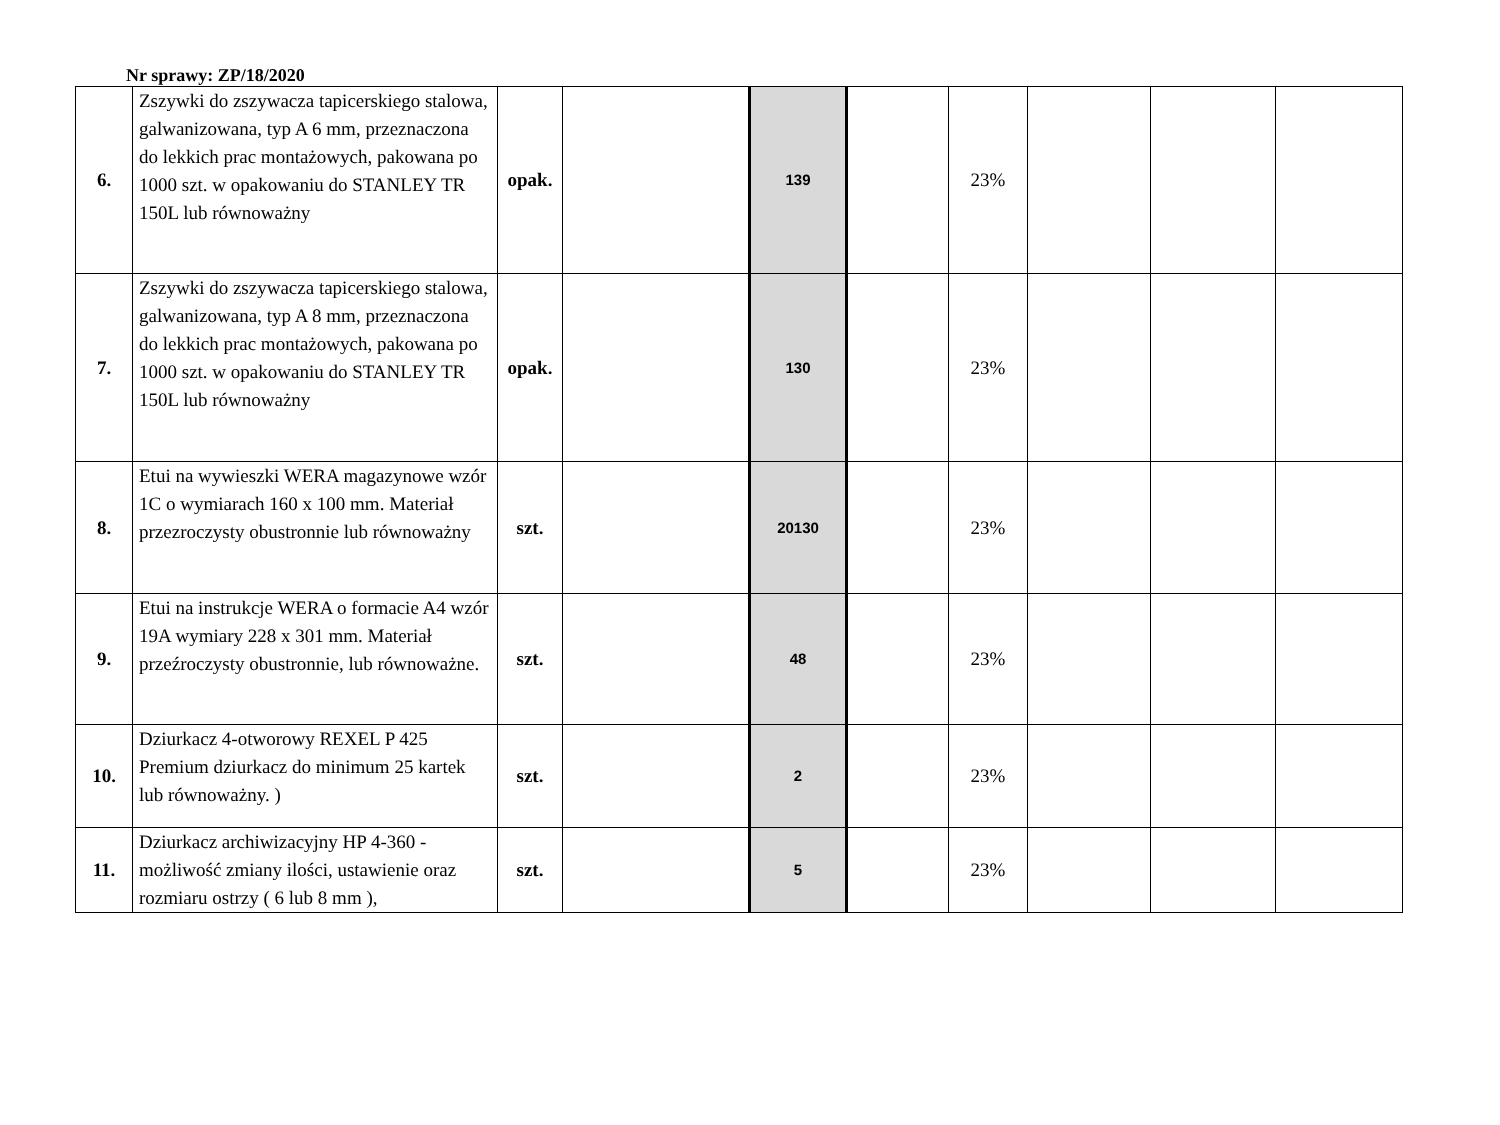Nr sprawy: ZP/18/2020
| 6. | Zszywki do zszywacza tapicerskiego stalowa, galwanizowana, typ A 6 mm, przeznaczona do lekkich prac montażowych, pakowana po 1000 szt. w opakowaniu do STANLEY TR 150L lub równoważny | opak. | | 139 | | 23% | | | |
| 7. | Zszywki do zszywacza tapicerskiego stalowa, galwanizowana, typ A 8 mm, przeznaczona do lekkich prac montażowych, pakowana po 1000 szt. w opakowaniu do STANLEY TR 150L lub równoważny | opak. | | 130 | | 23% | | | |
| 8. | Etui na wywieszki WERA magazynowe wzór 1C o wymiarach 160 x 100 mm. Materiał przezroczysty obustronnie lub równoważny | szt. | | 20130 | | 23% | | | |
| 9. | Etui na instrukcje WERA o formacie A4 wzór 19A wymiary 228 x 301 mm. Materiał przeźroczysty obustronnie, lub równoważne. | szt. | | 48 | | 23% | | | |
| 10. | Dziurkacz 4-otworowy REXEL P 425 Premium dziurkacz do minimum 25 kartek lub równoważny. ) | szt. | | 2 | | 23% | | | |
| 11. | Dziurkacz archiwizacyjny HP 4-360 - możliwość zmiany ilości, ustawienie oraz rozmiaru ostrzy ( 6 lub 8 mm ), | szt. | | 5 | | 23% | | | |